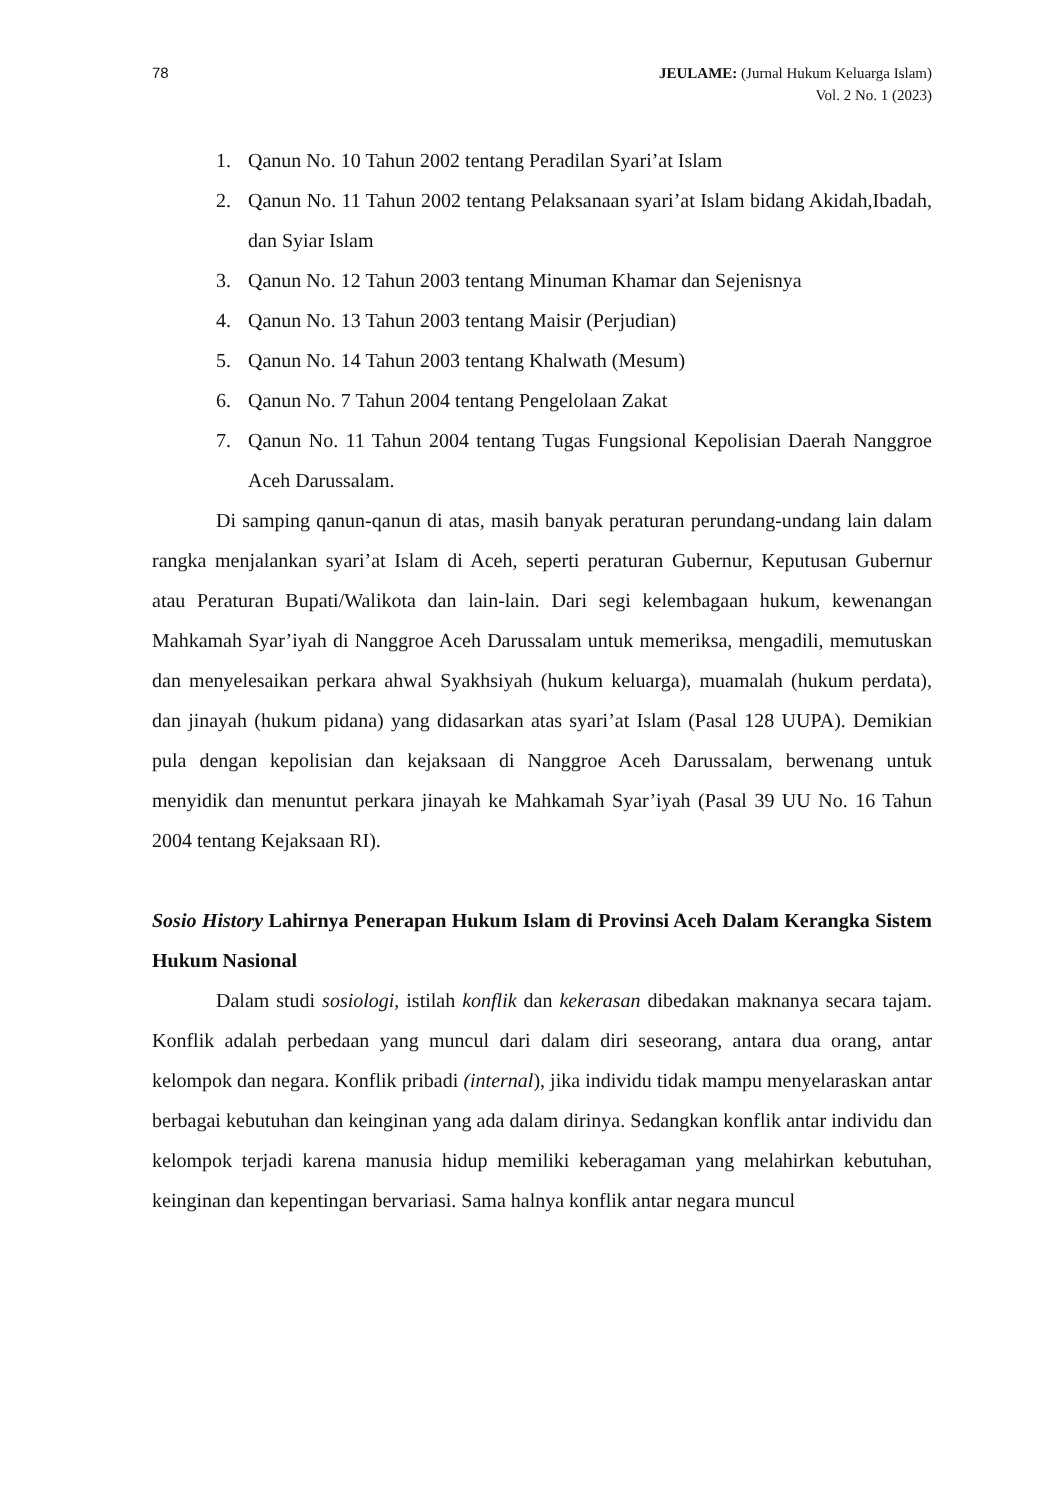78 JEULAME: (Jurnal Hukum Keluarga Islam)
Vol. 2 No. 1 (2023)
1. Qanun No. 10 Tahun 2002 tentang Peradilan Syari’at Islam
2. Qanun No. 11 Tahun 2002 tentang Pelaksanaan syari’at Islam bidang Akidah,Ibadah, dan Syiar Islam
3. Qanun No. 12 Tahun 2003 tentang Minuman Khamar dan Sejenisnya
4. Qanun No. 13 Tahun 2003 tentang Maisir (Perjudian)
5. Qanun No. 14 Tahun 2003 tentang Khalwath (Mesum)
6. Qanun No. 7 Tahun 2004 tentang Pengelolaan Zakat
7. Qanun No. 11 Tahun 2004 tentang Tugas Fungsional Kepolisian Daerah Nanggroe Aceh Darussalam.
Di samping qanun-qanun di atas, masih banyak peraturan perundang-undang lain dalam rangka menjalankan syari’at Islam di Aceh, seperti peraturan Gubernur, Keputusan Gubernur atau Peraturan Bupati/Walikota dan lain-lain. Dari segi kelembagaan hukum, kewenangan Mahkamah Syar’iyah di Nanggroe Aceh Darussalam untuk memeriksa, mengadili, memutuskan dan menyelesaikan perkara ahwal Syakhsiyah (hukum keluarga), muamalah (hukum perdata), dan jinayah (hukum pidana) yang didasarkan atas syari’at Islam (Pasal 128 UUPA). Demikian pula dengan kepolisian dan kejaksaan di Nanggroe Aceh Darussalam, berwenang untuk menyidik dan menuntut perkara jinayah ke Mahkamah Syar’iyah (Pasal 39 UU No. 16 Tahun 2004 tentang Kejaksaan RI).
Sosio History Lahirnya Penerapan Hukum Islam di Provinsi Aceh Dalam Kerangka Sistem Hukum Nasional
Dalam studi sosiologi, istilah konflik dan kekerasan dibedakan maknanya secara tajam. Konflik adalah perbedaan yang muncul dari dalam diri seseorang, antara dua orang, antar kelompok dan negara. Konflik pribadi (internal), jika individu tidak mampu menyelaraskan antar berbagai kebutuhan dan keinginan yang ada dalam dirinya. Sedangkan konflik antar individu dan kelompok terjadi karena manusia hidup memiliki keberagaman yang melahirkan kebutuhan, keinginan dan kepentingan bervariasi. Sama halnya konflik antar negara muncul